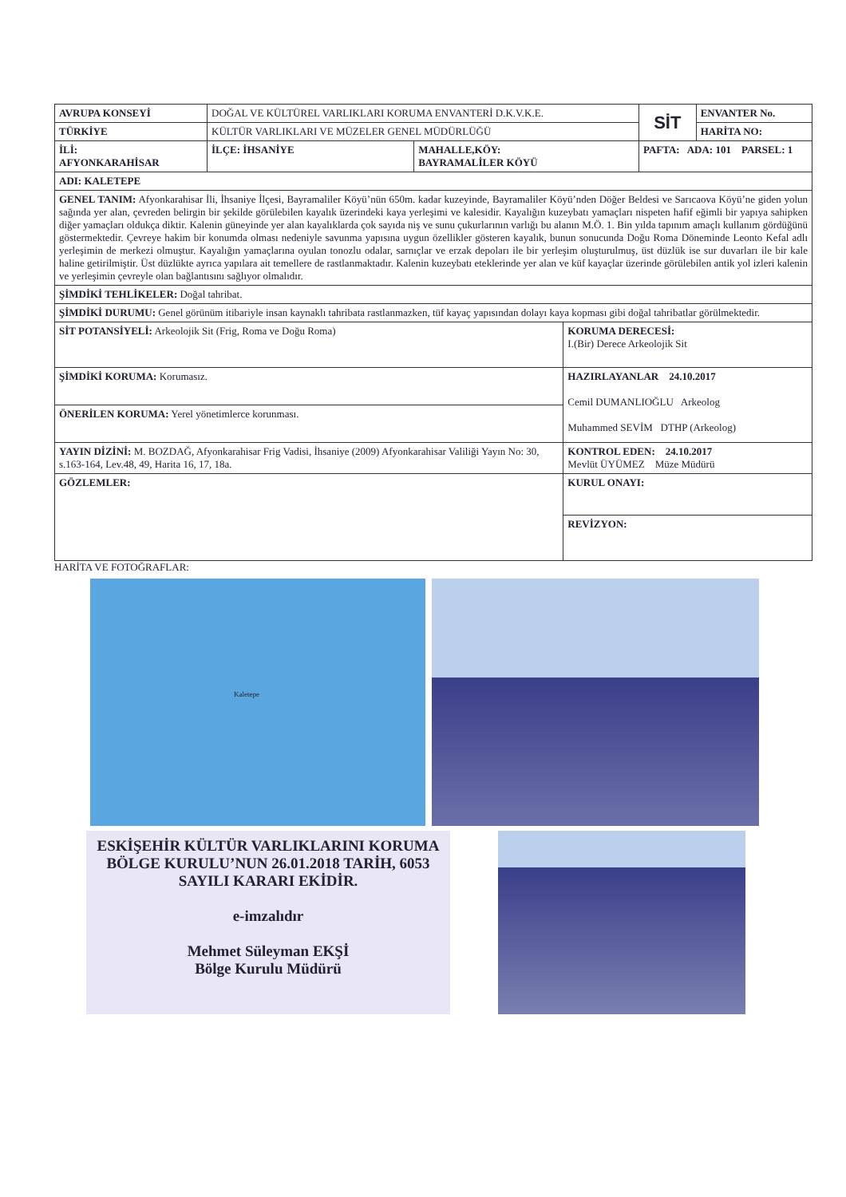| AVRUPA KONSEYİ | DOĞAL VE KÜLTÜREL VARLIKLARI KORUMA ENVANTERİ D.K.V.K.E. | | | SİT | ENVANTER No. |
| TÜRKİYE | KÜLTÜR VARLIKLARI VE MÜZELER GENEL MÜDÜRLÜĞÜ | | | | HARİTA NO: |
| İLİ: AFYONKARAHİSAR | İLÇE: İHSANİYE | MAHALLE,KÖY: BAYRAMALİLER KÖYÜ | | PAFTA: ADA: 101 PARSEL: 1 | |
| ADI: KALETEPE | | | | | |
| GENEL TANIM: Afyonkarahisar İli, İhsaniye İlçesi, Bayramaliler Köyü’nün 650m. kadar kuzeyinde, Bayramaliler Köyü’nden Döğer Beldesi ve Sarıcaova Köyü’ne giden yolun sağında yer alan, çevreden belirgin bir şekilde görülebilen kayalık üzerindeki kaya yerleşimi ve kalesidir. Kayalığın kuzeybatı yamaçları nispeten hafif eğimli bir yapıya sahipken diğer yamaçları oldukça diktir. Kalenin güneyinde yer alan kayalıklarda çok sayıda niş ve sunu çukurlarının varlığı bu alanın M.Ö. 1. Bin yılda tapınım amaçlı kullanım gördüğünü göstermektedir. Çevreye hakim bir konumda olması nedeniyle savunma yapısına uygun özellikler gösteren kayalık, bunun sonucunda Doğu Roma Döneminde Leonto Kefal adlı yerleşimin de merkezi olmuştur. Kayalığın yamaçlarına oyulan tonozlu odalar, sarnıçlar ve erzak depoları ile bir yerleşim oluşturulmuş, üst düzlük ise sur duvarları ile bir kale haline getirilmiştir. Üst düzlükte ayrıca yapılara ait temellere de rastlanmaktadır. Kalenin kuzeybatı eteklerinde yer alan ve küf kayaçlar üzerinde görülebilen antik yol izleri kalenin ve yerleşimin çevreyle olan bağlantısını sağlıyor olmalıdır. | | | | | |
| ŞİMDİKİ TEHLİKELER: Doğal tahribat. | | | | | |
| ŞİMDİKİ DURUMU: Genel görünüm itibariyle insan kaynaklı tahribata rastlanmazken, tüf kayaç yapısından dolayı kaya kopması gibi doğal tahribatlar görülmektedir. | | | | | |
| SİT POTANSİYELİ: Arkeolojik Sit (Frig, Roma ve Doğu Roma) | | | KORUMA DERECESİ: I.(Bir) Derece Arkeolojik Sit | | |
| ŞİMDİKİ KORUMA: Korumasız. | | | HAZIRLAYANLAR 24.10.2017 Cemil DUMANLIOĞLU Arkeolog Muhammed SEVİM DTHP (Arkeolog) | | |
| ÖNERİLEN KORUMA: Yerel yönetimlerce korunması. | | | | | |
| YAYIN DİZİNİ: M. BOZDAĞ, Afyonkarahisar Frig Vadisi, İhsaniye (2009) Afyonkarahisar Valiliği Yayın No: 30, s.163-164, Lev.48, 49, Harita 16, 17, 18a. | | | KONTROL EDEN: 24.10.2017 Mevlüt ÜYÜMEZ Müze Müdürü | | |
| GÖZLEMLER: | | | KURUL ONAYI: | | |
| | | | REVİZYON: | | |
HARİTA VE FOTOĞRAFLAR:
Kaletepe
ESKİŞEHİR KÜLTÜR VARLIKLARINI KORUMA BÖLGE KURULU’NUN 26.01.2018 TARİH, 6053 SAYILI KARARI EKİDİR.
e-imzalıdır
Mehmet Süleyman EKŞİ
Bölge Kurulu Müdürü